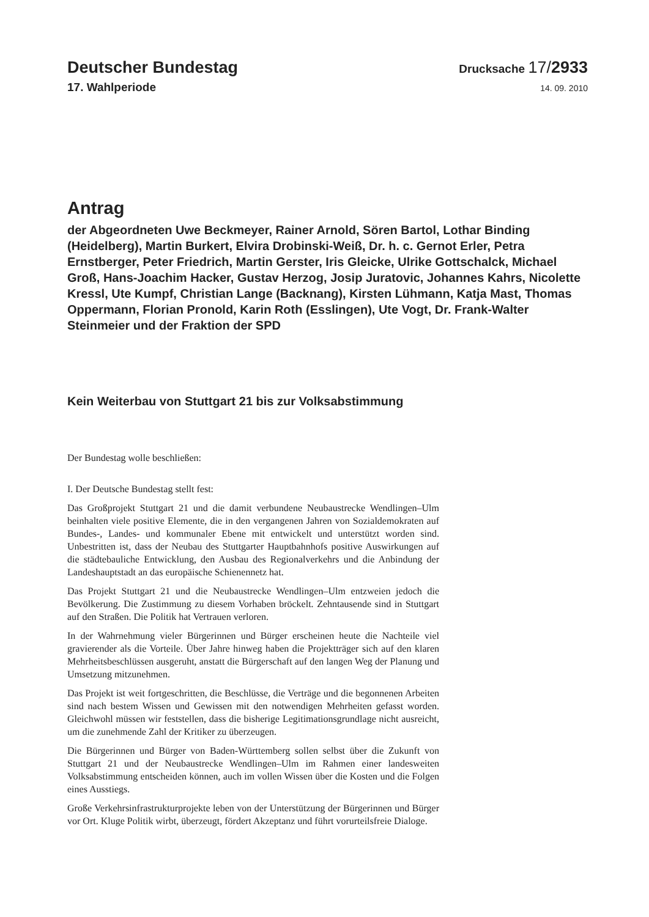Deutscher Bundestag
Drucksache 17/2933
17. Wahlperiode
14. 09. 2010
Antrag
der Abgeordneten Uwe Beckmeyer, Rainer Arnold, Sören Bartol, Lothar Binding (Heidelberg), Martin Burkert, Elvira Drobinski-Weiß, Dr. h. c. Gernot Erler, Petra Ernstberger, Peter Friedrich, Martin Gerster, Iris Gleicke, Ulrike Gottschalck, Michael Groß, Hans-Joachim Hacker, Gustav Herzog, Josip Juratovic, Johannes Kahrs, Nicolette Kressl, Ute Kumpf, Christian Lange (Backnang), Kirsten Lühmann, Katja Mast, Thomas Oppermann, Florian Pronold, Karin Roth (Esslingen), Ute Vogt, Dr. Frank-Walter Steinmeier und der Fraktion der SPD
Kein Weiterbau von Stuttgart 21 bis zur Volksabstimmung
Der Bundestag wolle beschließen:
I. Der Deutsche Bundestag stellt fest:
Das Großprojekt Stuttgart 21 und die damit verbundene Neubaustrecke Wendlingen–Ulm beinhalten viele positive Elemente, die in den vergangenen Jahren von Sozialdemokraten auf Bundes-, Landes- und kommunaler Ebene mit entwickelt und unterstützt worden sind. Unbestritten ist, dass der Neubau des Stuttgarter Hauptbahnhofs positive Auswirkungen auf die städtebauliche Entwicklung, den Ausbau des Regionalverkehrs und die Anbindung der Landeshauptstadt an das europäische Schienennetz hat.
Das Projekt Stuttgart 21 und die Neubaustrecke Wendlingen–Ulm entzweien jedoch die Bevölkerung. Die Zustimmung zu diesem Vorhaben bröckelt. Zehntausende sind in Stuttgart auf den Straßen. Die Politik hat Vertrauen verloren.
In der Wahrnehmung vieler Bürgerinnen und Bürger erscheinen heute die Nachteile viel gravierender als die Vorteile. Über Jahre hinweg haben die Projektträger sich auf den klaren Mehrheitsbeschlüssen ausgeruht, anstatt die Bürgerschaft auf den langen Weg der Planung und Umsetzung mitzunehmen.
Das Projekt ist weit fortgeschritten, die Beschlüsse, die Verträge und die begonnenen Arbeiten sind nach bestem Wissen und Gewissen mit den notwendigen Mehrheiten gefasst worden. Gleichwohl müssen wir feststellen, dass die bisherige Legitimationsgrundlage nicht ausreicht, um die zunehmende Zahl der Kritiker zu überzeugen.
Die Bürgerinnen und Bürger von Baden-Württemberg sollen selbst über die Zukunft von Stuttgart 21 und der Neubaustrecke Wendlingen–Ulm im Rahmen einer landesweiten Volksabstimmung entscheiden können, auch im vollen Wissen über die Kosten und die Folgen eines Ausstiegs.
Große Verkehrsinfrastrukturprojekte leben von der Unterstützung der Bürgerinnen und Bürger vor Ort. Kluge Politik wirbt, überzeugt, fördert Akzeptanz und führt vorurteilsfreie Dialoge.